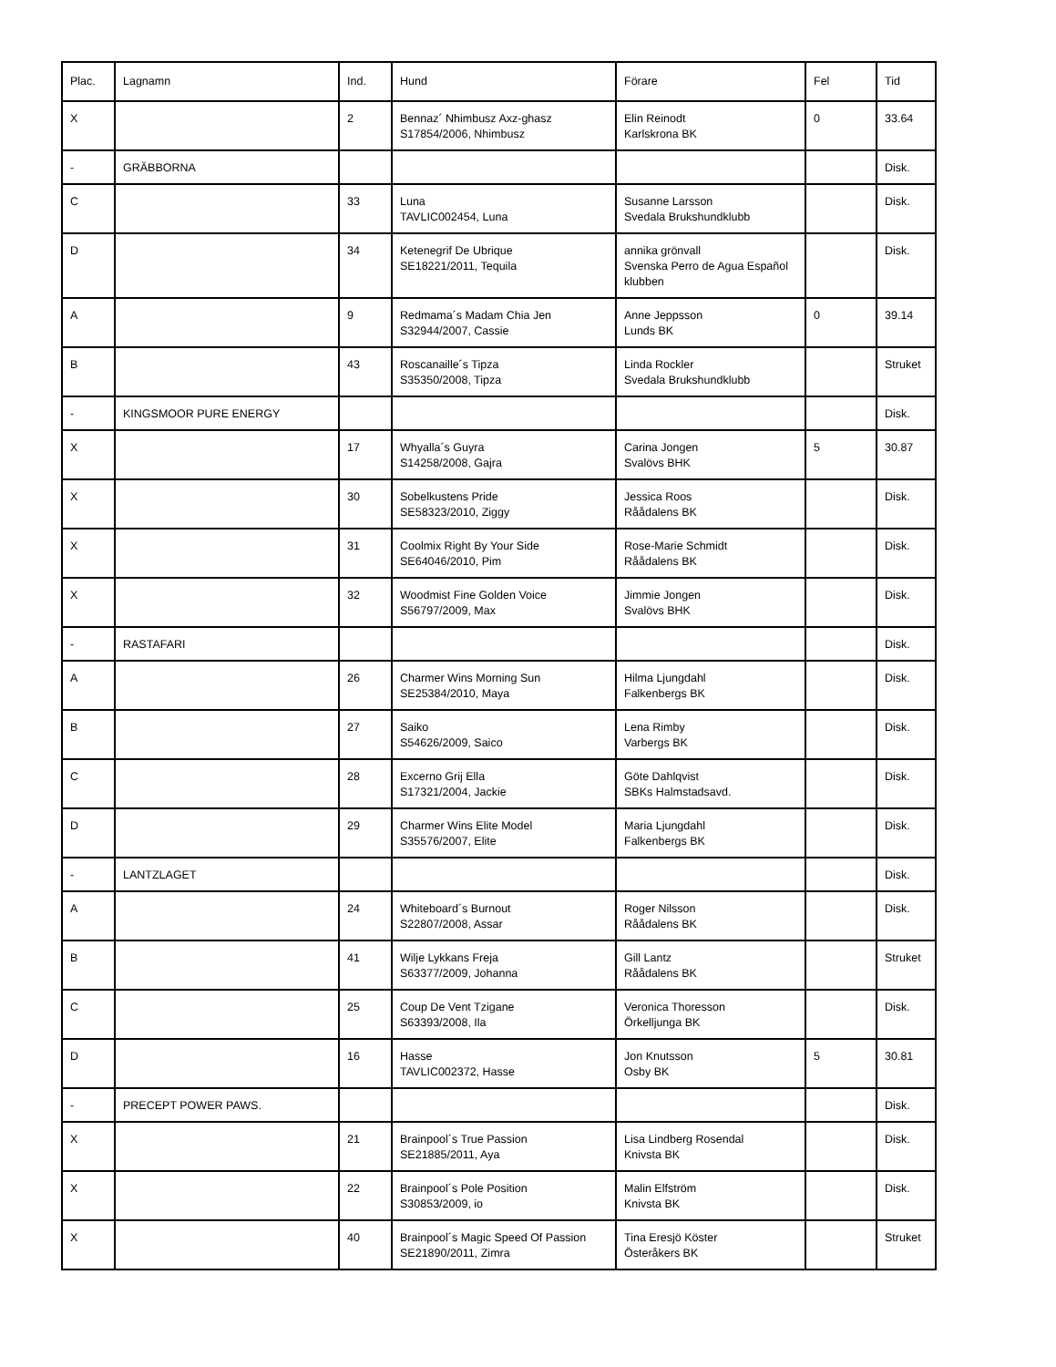| Plac. | Lagnamn | Ind. | Hund | Förare | Fel | Tid |
| --- | --- | --- | --- | --- | --- | --- |
| X | | 2 | Bennaz´ Nhimbusz Axz-ghasz S17854/2006, Nhimbusz | Elin Reinodt Karlskrona BK | 0 | 33.64 |
| - | GRÄBBORNA | | | | | Disk. |
| C | | 33 | Luna TAVLIC002454, Luna | Susanne Larsson Svedala Brukshundklubb | | Disk. |
| D | | 34 | Ketenegrif De Ubrique SE18221/2011, Tequila | annika grönvall Svenska Perro de Agua Español klubben | | Disk. |
| A | | 9 | Redmama´s Madam Chia Jen S32944/2007, Cassie | Anne Jeppsson Lunds BK | 0 | 39.14 |
| B | | 43 | Roscanaille´s Tipza S35350/2008, Tipza | Linda Rockler Svedala Brukshundklubb | | Struket |
| - | KINGSMOOR PURE ENERGY | | | | | Disk. |
| X | | 17 | Whyalla´s Guyra S14258/2008, Gajra | Carina Jongen Svalövs BHK | 5 | 30.87 |
| X | | 30 | Sobelkustens Pride SE58323/2010, Ziggy | Jessica Roos Råådalens BK | | Disk. |
| X | | 31 | Coolmix Right By Your Side SE64046/2010, Pim | Rose-Marie Schmidt Råådalens BK | | Disk. |
| X | | 32 | Woodmist Fine Golden Voice S56797/2009, Max | Jimmie Jongen Svalövs BHK | | Disk. |
| - | RASTAFARI | | | | | Disk. |
| A | | 26 | Charmer Wins Morning Sun SE25384/2010, Maya | Hilma Ljungdahl Falkenbergs BK | | Disk. |
| B | | 27 | Saiko S54626/2009, Saico | Lena Rimby Varbergs BK | | Disk. |
| C | | 28 | Excerno Grij Ella S17321/2004, Jackie | Göte Dahlqvist SBKs Halmstadsavd. | | Disk. |
| D | | 29 | Charmer Wins Elite Model S35576/2007, Elite | Maria Ljungdahl Falkenbergs BK | | Disk. |
| - | LANTZLAGET | | | | | Disk. |
| A | | 24 | Whiteboard´s Burnout S22807/2008, Assar | Roger Nilsson Råådalens BK | | Disk. |
| B | | 41 | Wilje Lykkans Freja S63377/2009, Johanna | Gill Lantz Råådalens BK | | Struket |
| C | | 25 | Coup De Vent Tzigane S63393/2008, Ila | Veronica Thoresson Örkelljunga BK | | Disk. |
| D | | 16 | Hasse TAVLIC002372, Hasse | Jon Knutsson Osby BK | 5 | 30.81 |
| - | PRECEPT POWER PAWS. | | | | | Disk. |
| X | | 21 | Brainpool´s True Passion SE21885/2011, Aya | Lisa Lindberg Rosendal Knivsta BK | | Disk. |
| X | | 22 | Brainpool´s Pole Position S30853/2009, io | Malin Elfström Knivsta BK | | Disk. |
| X | | 40 | Brainpool´s Magic Speed Of Passion SE21890/2011, Zimra | Tina Eresjö Köster Österåkers BK | | Struket |